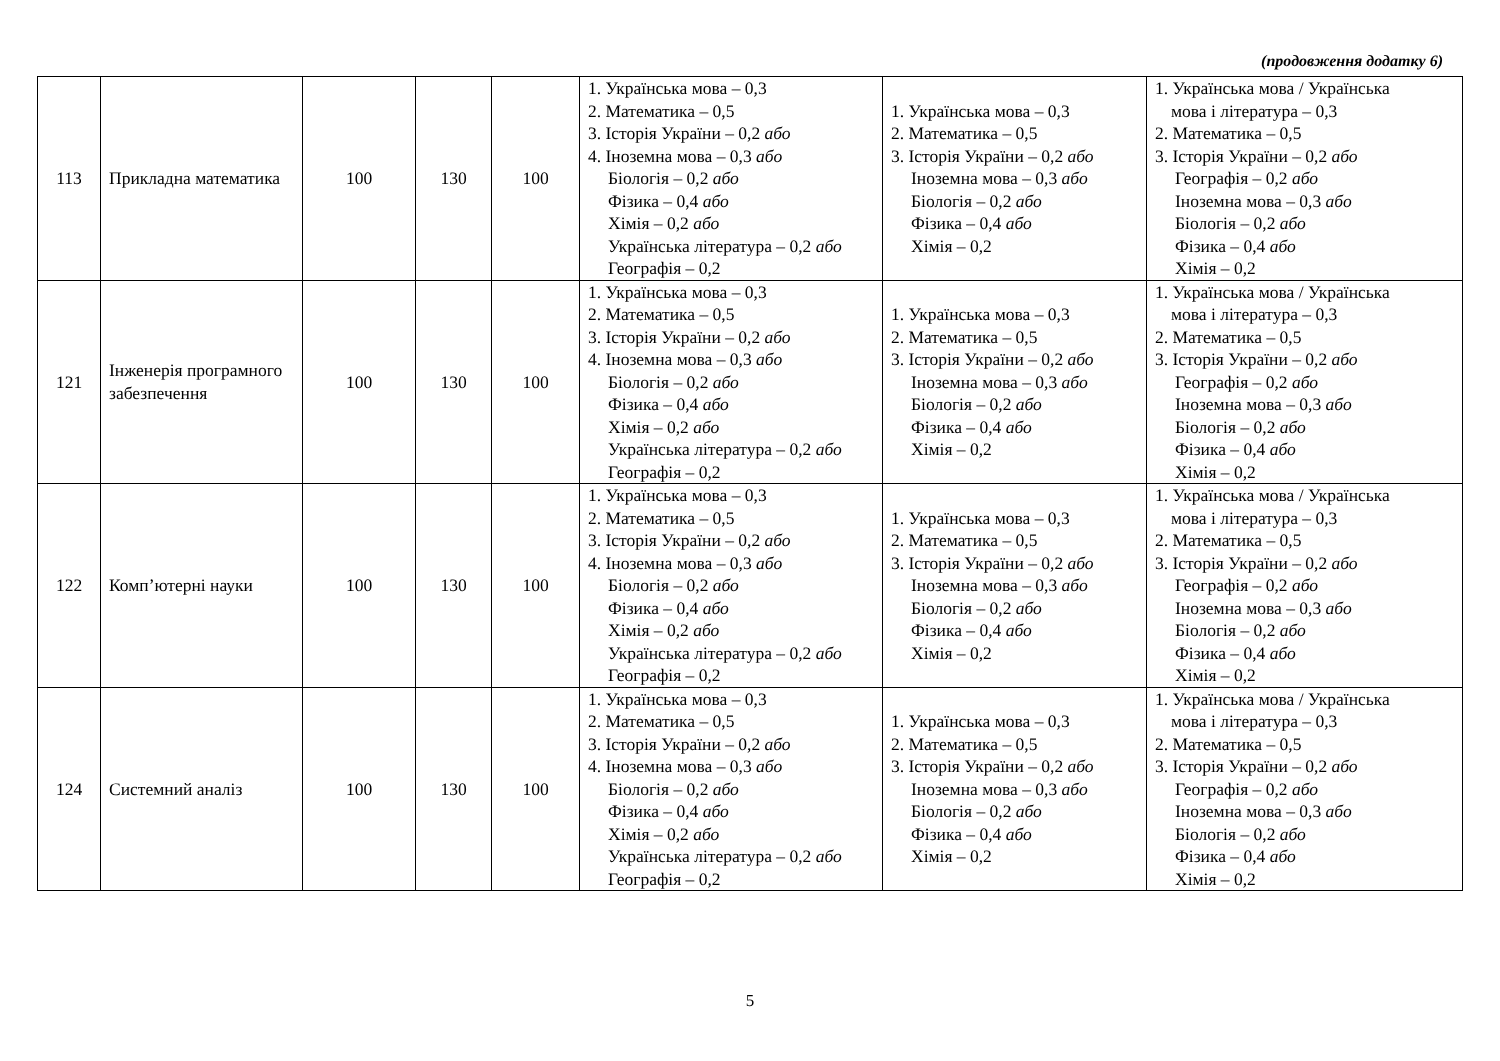(продовження додатку 6)
| 113 | Прикладна математика | 100 | 130 | 100 | 1. Українська мова – 0,3 2. Математика – 0,5 3. Історія України – 0,2 або 4. Іноземна мова – 0,3 або Біологія – 0,2 або Фізика – 0,4 або Хімія – 0,2 або Українська література – 0,2 або Географія – 0,2 | 1. Українська мова – 0,3 2. Математика – 0,5 3. Історія України – 0,2 або Іноземна мова – 0,3 або Біологія – 0,2 або Фізика – 0,4 або Хімія – 0,2 | 1. Українська мова / Українська мова і література – 0,3 2. Математика – 0,5 3. Історія України – 0,2 або Географія – 0,2 або Іноземна мова – 0,3 або Біологія – 0,2 або Фізика – 0,4 або Хімія – 0,2 |
| 121 | Інженерія програмного забезпечення | 100 | 130 | 100 | 1. Українська мова – 0,3 2. Математика – 0,5 3. Історія України – 0,2 або 4. Іноземна мова – 0,3 або Біологія – 0,2 або Фізика – 0,4 або Хімія – 0,2 або Українська література – 0,2 або Географія – 0,2 | 1. Українська мова – 0,3 2. Математика – 0,5 3. Історія України – 0,2 або Іноземна мова – 0,3 або Біологія – 0,2 або Фізика – 0,4 або Хімія – 0,2 | 1. Українська мова / Українська мова і література – 0,3 2. Математика – 0,5 3. Історія України – 0,2 або Географія – 0,2 або Іноземна мова – 0,3 або Біологія – 0,2 або Фізика – 0,4 або Хімія – 0,2 |
| 122 | Комп’ютерні науки | 100 | 130 | 100 | 1. Українська мова – 0,3 2. Математика – 0,5 3. Історія України – 0,2 або 4. Іноземна мова – 0,3 або Біологія – 0,2 або Фізика – 0,4 або Хімія – 0,2 або Українська література – 0,2 або Географія – 0,2 | 1. Українська мова – 0,3 2. Математика – 0,5 3. Історія України – 0,2 або Іноземна мова – 0,3 або Біологія – 0,2 або Фізика – 0,4 або Хімія – 0,2 | 1. Українська мова / Українська мова і література – 0,3 2. Математика – 0,5 3. Історія України – 0,2 або Географія – 0,2 або Іноземна мова – 0,3 або Біологія – 0,2 або Фізика – 0,4 або Хімія – 0,2 |
| 124 | Системний аналіз | 100 | 130 | 100 | 1. Українська мова – 0,3 2. Математика – 0,5 3. Історія України – 0,2 або 4. Іноземна мова – 0,3 або Біологія – 0,2 або Фізика – 0,4 або Хімія – 0,2 або Українська література – 0,2 або Географія – 0,2 | 1. Українська мова – 0,3 2. Математика – 0,5 3. Історія України – 0,2 або Іноземна мова – 0,3 або Біологія – 0,2 або Фізика – 0,4 або Хімія – 0,2 | 1. Українська мова / Українська мова і література – 0,3 2. Математика – 0,5 3. Історія України – 0,2 або Географія – 0,2 або Іноземна мова – 0,3 або Біологія – 0,2 або Фізика – 0,4 або Хімія – 0,2 |
5